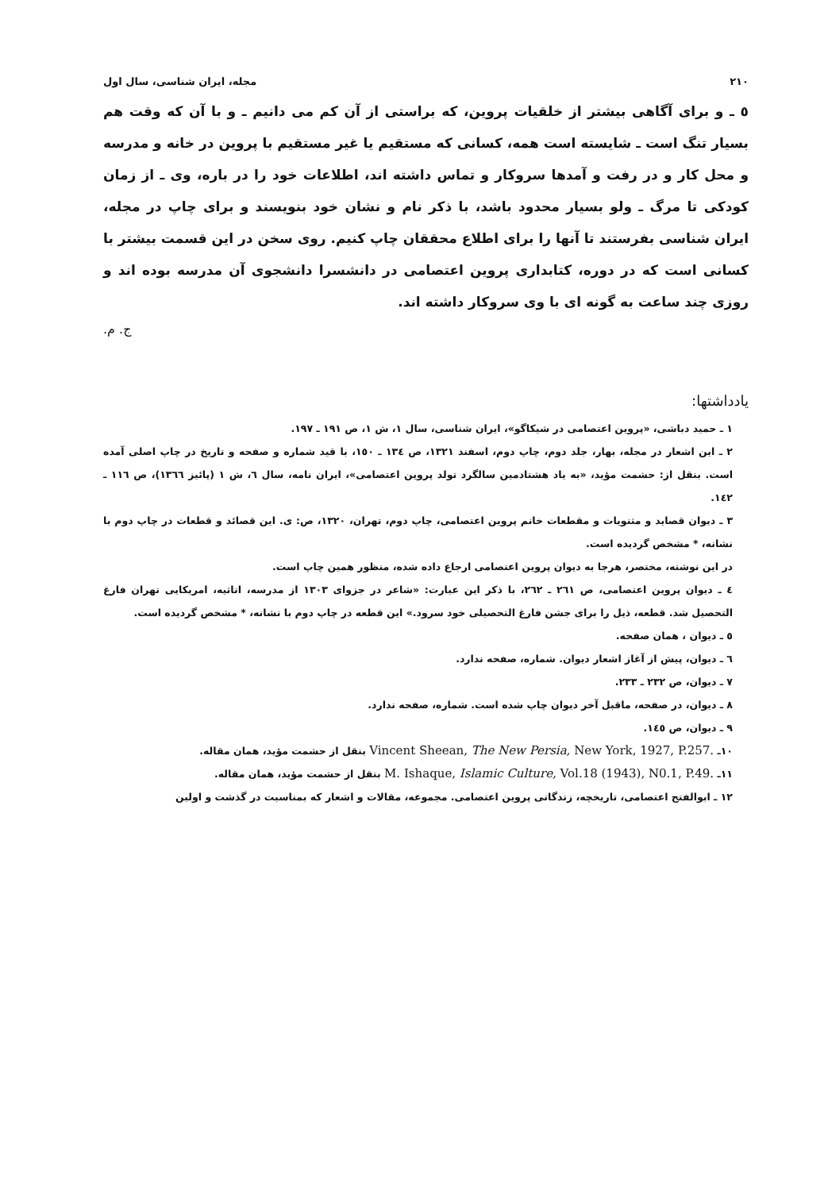٢١٠ مجله، ایران شناسی، سال اول
٥ ـ و برای آگاهی بیشتر از خلقیات پروین، که براستی از آن کم می دانیم ـ و با آن که وقت هم بسیار تنگ است ـ شایسته است همه، کسانی که مستقیم یا غیر مستقیم با پروین در خانه و مدرسه و محل کار و در رفت و آمدها سروکار و تماس داشته اند، اطلاعات خود را در باره، وی ـ از زمان کودکی تا مرگ ـ ولو بسیار محدود باشد، با ذکر نام و نشان خود بنویسند و برای چاپ در مجله، ایران شناسی بفرستند تا آنها را برای اطلاع محققان چاپ کنیم. روی سخن در این قسمت بیشتر با کسانی است که در دوره، کتابداری پروین اعتصامی در دانشسرا دانشجوی آن مدرسه بوده اند و روزی چند ساعت به گونه ای با وی سروکار داشته اند.
ج. م.
یادداشتها:
١ ـ حمید دباشی، «پروین اعتصامی در شیکاگو»، ایران شناسی، سال ١، ش ١، ص ١٩١ ـ ١٩٧.
٢ ـ این اشعار در مجله، بهار، جلد دوم، چاپ دوم، اسفند ١٣٢١، ص ١٣٤ ـ ١٥٠، با قید شماره و صفحه و تاریخ در چاپ اصلی آمده است. بنقل از: حشمت مؤید، «به یاد هشتادمین سالگرد تولد پروین اعتصامی»، ایران نامه، سال ٦، ش ١ (پائیز ١٣٦٦)، ص ١١٦ ـ ١٤٢.
٣ ـ دیوان قصاید و مثنویات و مقطعات خانم پروین اعتصامی، چاپ دوم، تهران، ١٣٢٠، ص: ی. این قصائد و قطعات در چاپ دوم با نشانه، * مشخص گردیده است.
در این نوشته، مختصر، هرجا به دیوان پروین اعتصامی ارجاع داده شده، منظور همین چاپ است.
٤ ـ دیوان پروین اعتصامی، ص ٢٦١ ـ ٢٦٢، با ذکر این عبارت: «شاعر در جزوای ١٣٠٣ از مدرسه، اناثیه، امریکایی تهران فارغ التحصیل شد. قطعه، ذیل را برای جشن فارغ التحصیلی خود سرود.» این قطعه در چاپ دوم با نشانه، * مشخص گردیده است.
٥ ـ دیوان ، همان صفحه.
٦ ـ دیوان، پیش از آغاز اشعار دیوان. شماره، صفحه ندارد.
٧ ـ دیوان، ص ٢٣٢ ـ ٢٣٣.
٨ ـ دیوان، در صفحه، ماقبل آخر دیوان چاپ شده است. شماره، صفحه ندارد.
٩ ـ دیوان، ص ١٤٥.
١٠ـ Vincent Sheean, The New Persia, New York, 1927, P.257. بنقل از حشمت مؤید، همان مقاله.
١١ـ M. Ishaque, Islamic Culture, Vol.18 (1943), N0.1, P.49. بنقل از حشمت مؤید، همان مقاله.
١٢ ـ ابوالفتح اعتصامی، تاریخچه، زندگانی پروین اعتصامی. مجموعه، مقالات و اشعار که بمناسبت در گذشت و اولین